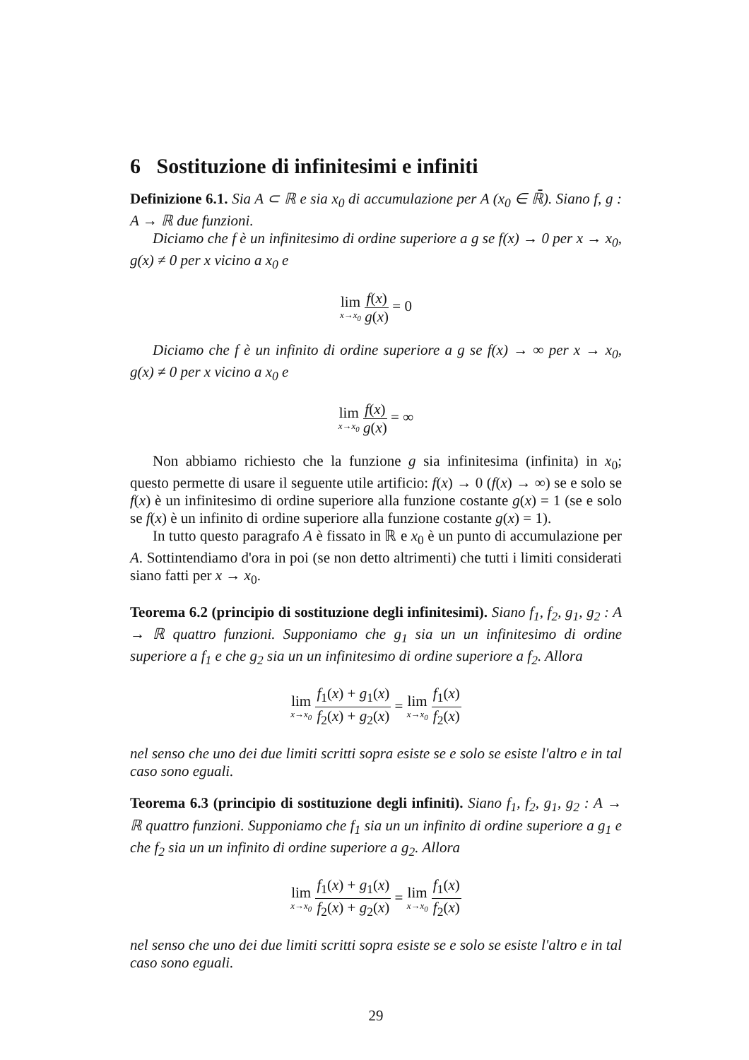6 Sostituzione di infinitesimi e infiniti
Definizione 6.1. Sia A ⊂ ℝ e sia x<sub>0</sub> di accumulazione per A (x<sub>0</sub> ∈ ℝ̄). Siano f, g : A → ℝ due funzioni.
Diciamo che f è un infinitesimo di ordine superiore a g se f(x) → 0 per x → x<sub>0</sub>, g(x) ≠ 0 per x vicino a x<sub>0</sub> e
lim x→x<sub>0</sub> f(x) g(x) = 0
Diciamo che f è un infinito di ordine superiore a g se f(x) → ∞ per x → x<sub>0</sub>, g(x) ≠ 0 per x vicino a x<sub>0</sub> e
lim x→x<sub>0</sub> f(x) g(x) = ∞
Non abbiamo richiesto che la funzione g sia infinitesima (infinita) in x<sub>0</sub>; questo permette di usare il seguente utile artificio: f(x) → 0 (f(x) → ∞) se e solo se f(x) è un infinitesimo di ordine superiore alla funzione costante g(x) = 1 (se e solo se f(x) è un infinito di ordine superiore alla funzione costante g(x) = 1).
In tutto questo paragrafo A è fissato in ℝ e x<sub>0</sub> è un punto di accumulazione per A. Sottintendiamo d'ora in poi (se non detto altrimenti) che tutti i limiti considerati siano fatti per x → x<sub>0</sub>.
Teorema 6.2 (principio di sostituzione degli infinitesimi). Siano f<sub>1</sub>, f<sub>2</sub>, g<sub>1</sub>, g<sub>2</sub> : A → ℝ quattro funzioni. Supponiamo che g<sub>1</sub> sia un un infinitesimo di ordine superiore a f<sub>1</sub> e che g<sub>2</sub> sia un un infinitesimo di ordine superiore a f<sub>2</sub>. Allora
lim x→x<sub>0</sub> f<sub>1</sub>(x) + g<sub>1</sub>(x) f<sub>2</sub>(x) + g<sub>2</sub>(x) = lim x→x<sub>0</sub> f<sub>1</sub>(x) f<sub>2</sub>(x)
nel senso che uno dei due limiti scritti sopra esiste se e solo se esiste l'altro e in tal caso sono eguali.
Teorema 6.3 (principio di sostituzione degli infiniti). Siano f<sub>1</sub>, f<sub>2</sub>, g<sub>1</sub>, g<sub>2</sub> : A → ℝ quattro funzioni. Supponiamo che f<sub>1</sub> sia un un infinito di ordine superiore a g<sub>1</sub> e che f<sub>2</sub> sia un un infinito di ordine superiore a g<sub>2</sub>. Allora
lim x→x<sub>0</sub> f<sub>1</sub>(x) + g<sub>1</sub>(x) f<sub>2</sub>(x) + g<sub>2</sub>(x) = lim x→x<sub>0</sub> f<sub>1</sub>(x) f<sub>2</sub>(x)
nel senso che uno dei due limiti scritti sopra esiste se e solo se esiste l'altro e in tal caso sono eguali.
29